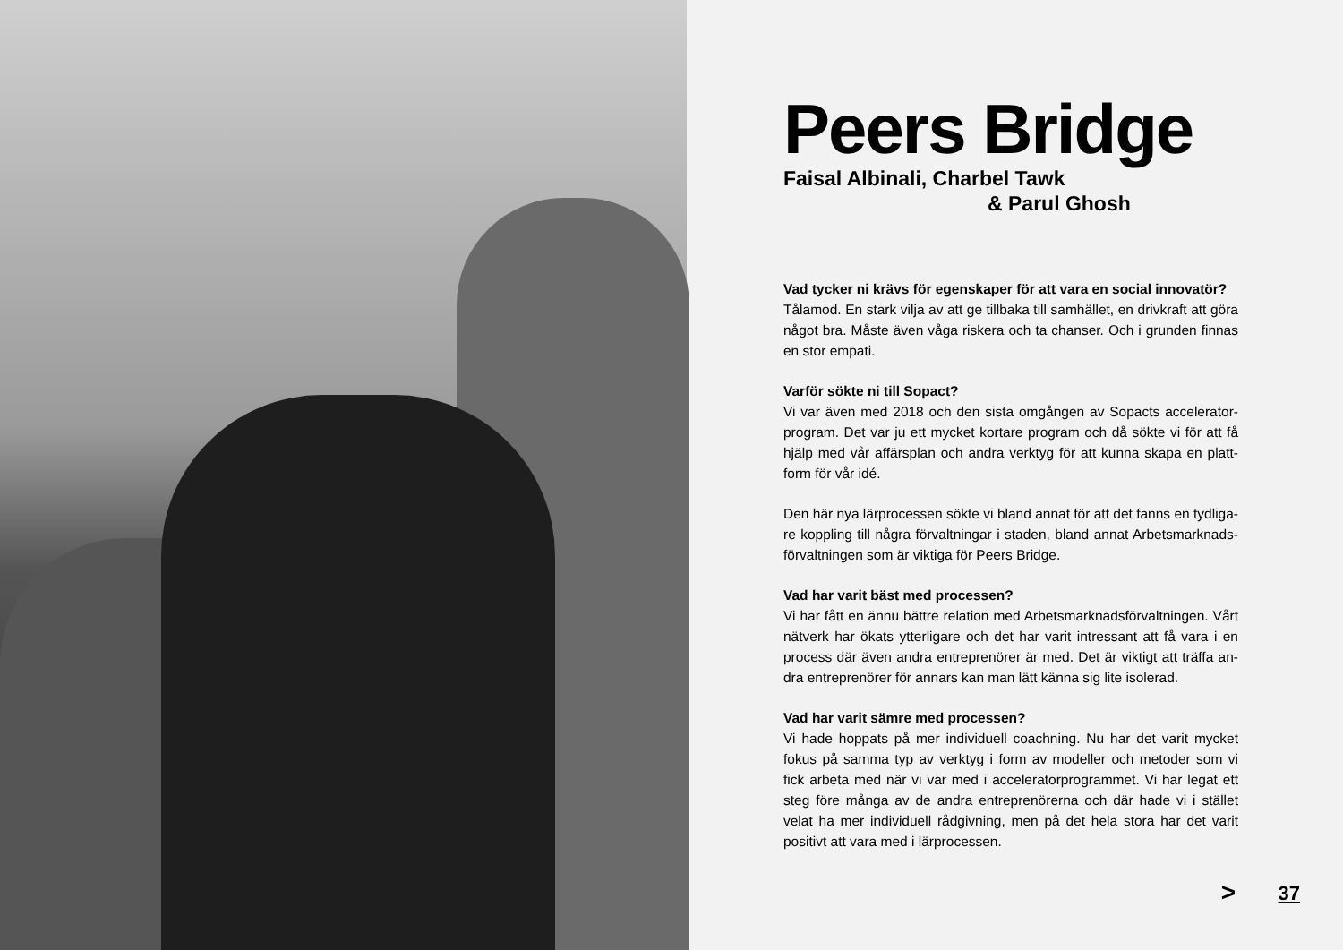Peers Bridge
Faisal Albinali, Charbel Tawk
& Parul Ghosh
Vad tycker ni krävs för egenskaper för att vara en social innovatör?
Tålamod. En stark vilja av att ge tillbaka till samhället, en drivkraft att göra något bra. Måste även våga riskera och ta chanser. Och i grunden finnas en stor empati.
Varför sökte ni till Sopact?
Vi var även med 2018 och den sista omgången av Sopacts accelerator-program. Det var ju ett mycket kortare program och då sökte vi för att få hjälp med vår affärsplan och andra verktyg för att kunna skapa en platt-form för vår idé.
Den här nya lärprocessen sökte vi bland annat för att det fanns en tydliga-re koppling till några förvaltningar i staden, bland annat Arbetsmarknads-förvaltningen som är viktiga för Peers Bridge.
Vad har varit bäst med processen?
Vi har fått en ännu bättre relation med Arbetsmarknadsförvaltningen. Vårt nätverk har ökats ytterligare och det har varit intressant att få vara i en process där även andra entreprenörer är med. Det är viktigt att träffa an-dra entreprenörer för annars kan man lätt känna sig lite isolerad.
Vad har varit sämre med processen?
Vi hade hoppats på mer individuell coachning. Nu har det varit mycket fokus på samma typ av verktyg i form av modeller och metoder som vi fick arbeta med när vi var med i acceleratorprogrammet. Vi har legat ett steg före många av de andra entreprenörerna och där hade vi i stället velat ha mer individuell rådgivning, men på det hela stora har det varit positivt att vara med i lärprocessen.
> 37